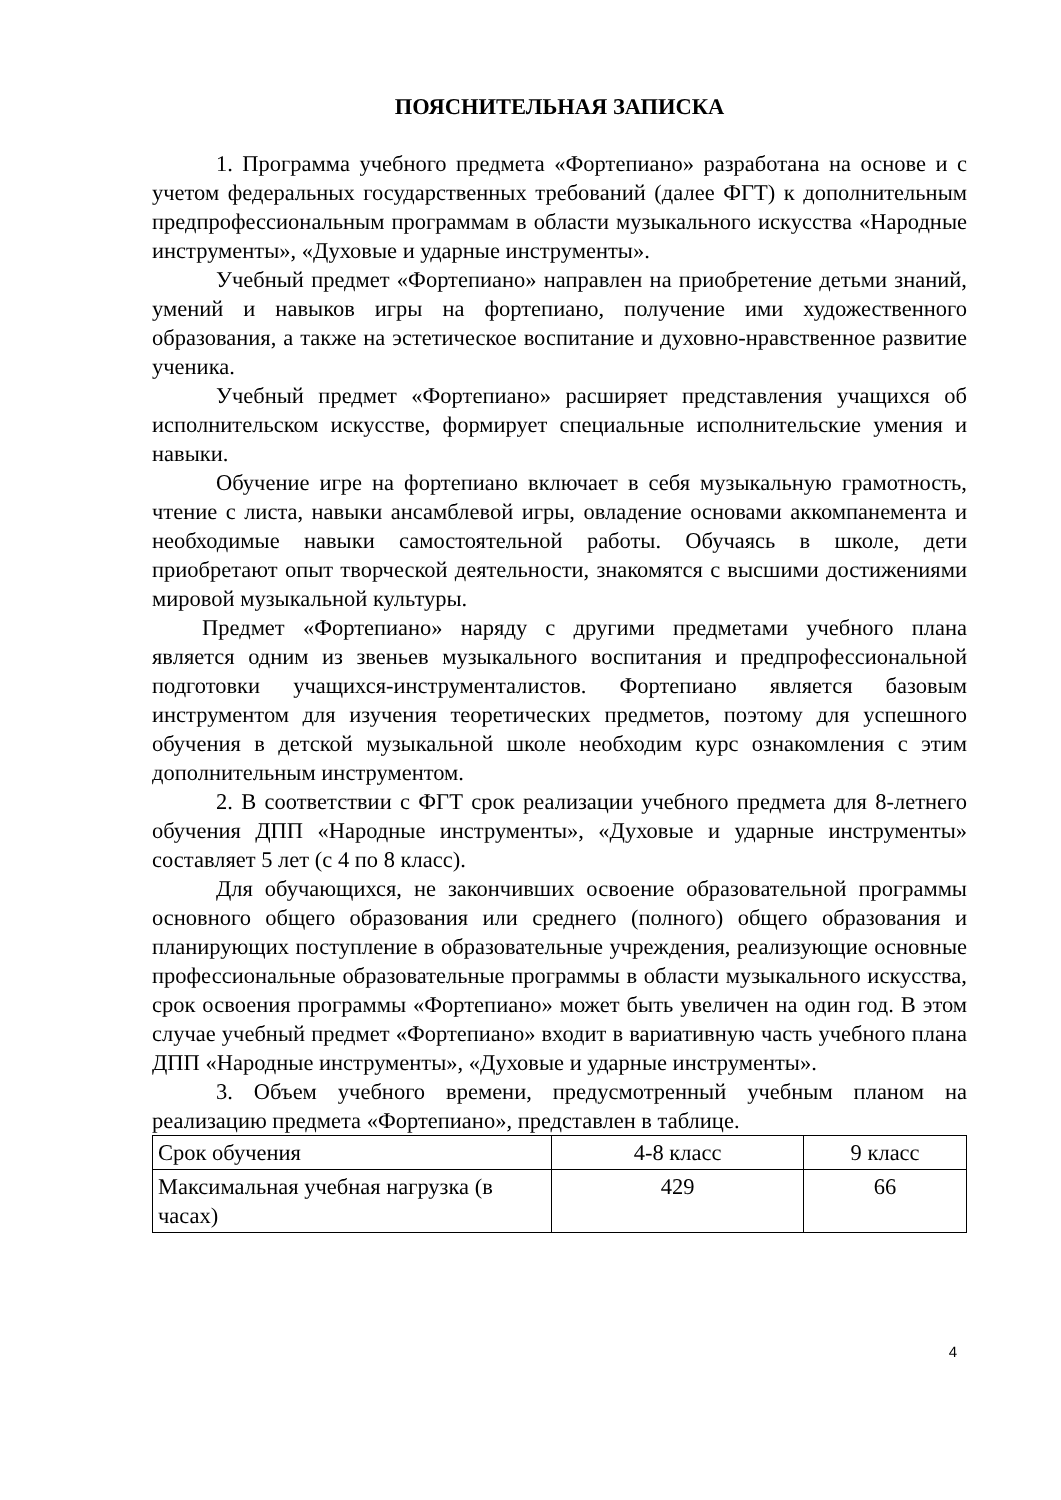ПОЯСНИТЕЛЬНАЯ ЗАПИСКА
1. Программа учебного предмета «Фортепиано» разработана на основе и с учетом федеральных государственных требований (далее ФГТ) к дополнительным предпрофессиональным программам в области музыкального искусства «Народные инструменты», «Духовые и ударные инструменты».
Учебный предмет «Фортепиано» направлен на приобретение детьми знаний, умений и навыков игры на фортепиано, получение ими художественного образования, а также на эстетическое воспитание и духовно-нравственное развитие ученика.
Учебный предмет «Фортепиано» расширяет представления учащихся об исполнительском искусстве, формирует специальные исполнительские умения и навыки.
Обучение игре на фортепиано включает в себя музыкальную грамотность, чтение с листа, навыки ансамблевой игры, овладение основами аккомпанемента и необходимые навыки самостоятельной работы. Обучаясь в школе, дети приобретают опыт творческой деятельности, знакомятся с высшими достижениями мировой музыкальной культуры.
Предмет «Фортепиано» наряду с другими предметами учебного плана является одним из звеньев музыкального воспитания и предпрофессиональной подготовки учащихся-инструменталистов. Фортепиано является базовым инструментом для изучения теоретических предметов, поэтому для успешного обучения в детской музыкальной школе необходим курс ознакомления с этим дополнительным инструментом.
2. В соответствии с ФГТ срок реализации учебного предмета для 8-летнего обучения ДПП «Народные инструменты», «Духовые и ударные инструменты» составляет 5 лет (с 4 по 8 класс).
Для обучающихся, не закончивших освоение образовательной программы основного общего образования или среднего (полного) общего образования и планирующих поступление в образовательные учреждения, реализующие основные профессиональные образовательные программы в области музыкального искусства, срок освоения программы «Фортепиано» может быть увеличен на один год. В этом случае учебный предмет «Фортепиано» входит в вариативную часть учебного плана ДПП «Народные инструменты», «Духовые и ударные инструменты».
3. Объем учебного времени, предусмотренный учебным планом на реализацию предмета «Фортепиано», представлен в таблице.
| Срок обучения | 4-8 класс | 9 класс |
| Максимальная учебная нагрузка (в часах) | 429 | 66 |
4